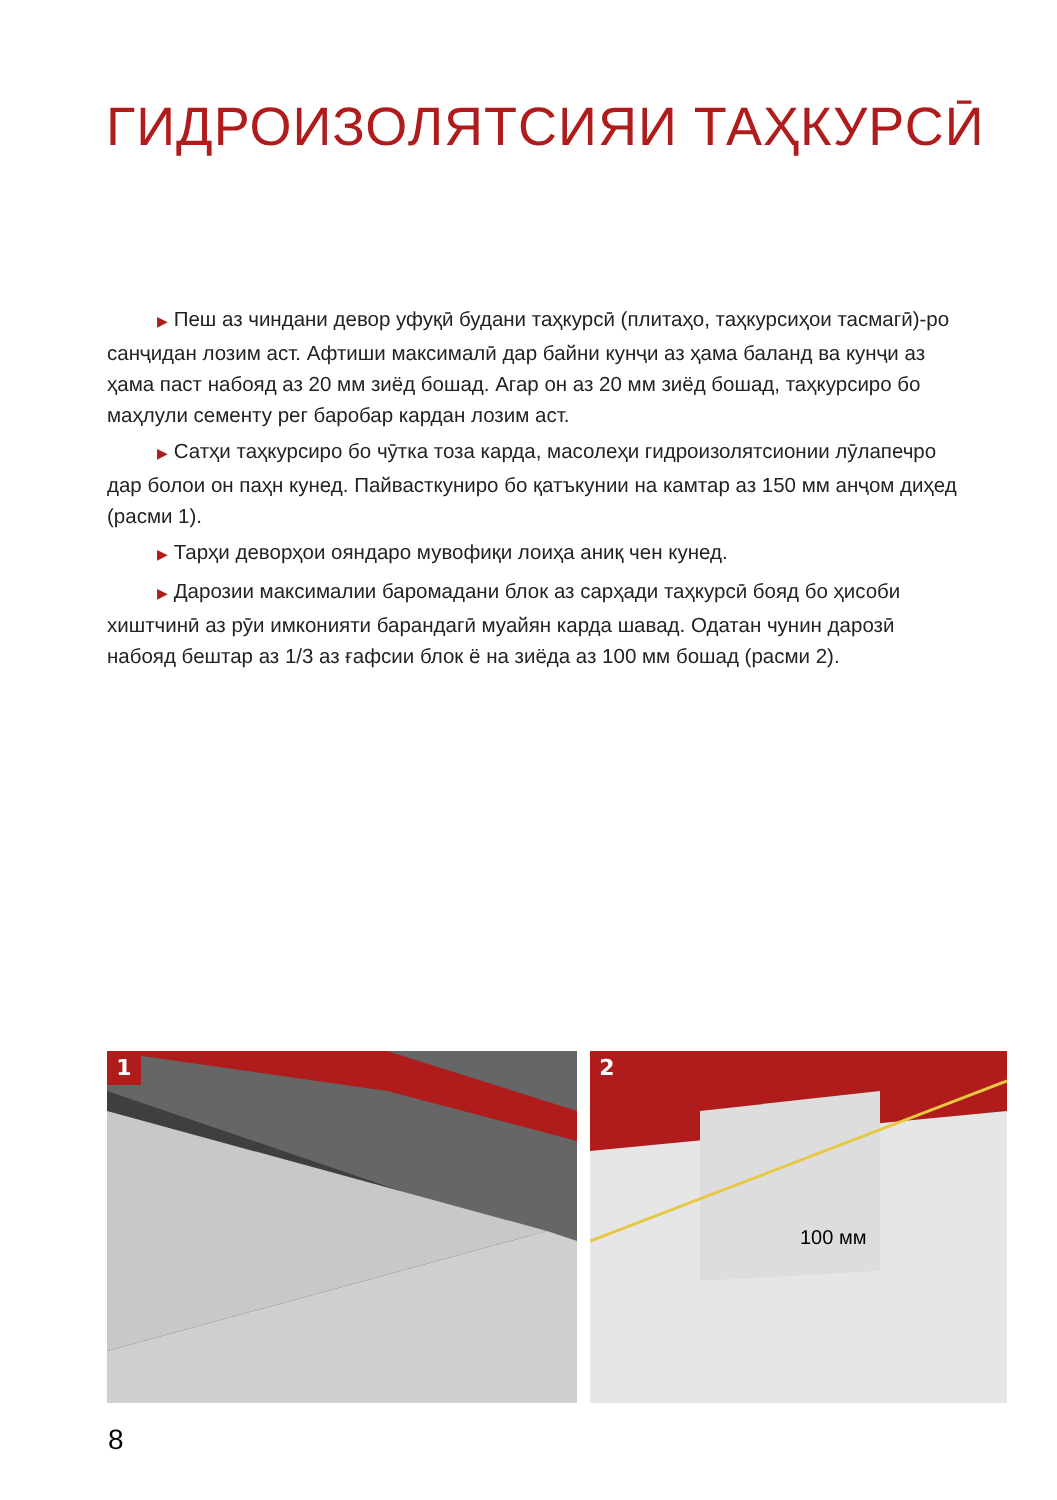ГИДРОИЗОЛЯТСИЯИ ТАҲКУРСӢ
▶ Пеш аз чиндани девор уфуқӣ будани таҳкурсӣ (плитаҳо, таҳкурсиҳои тасмагӣ)-ро санҷидан лозим аст. Афтиши максималӣ дар байни кунҷи аз ҳама баланд ва кунҷи аз ҳама паст набояд аз 20 мм зиёд бошад. Агар он аз 20 мм зиёд бошад, таҳкурсиро бо маҳлули сементу рег баробар кардан лозим аст.
▶ Сатҳи таҳкурсиро бо чӯтка тоза карда, масолеҳи гидроизолятсионии лӯлапечро дар болои он паҳн кунед. Пайвасткуниро бо қатъкунии на камтар аз 150 мм анҷом диҳед (расми 1).
▶ Тарҳи деворҳои ояндаро мувофиқи лоиҳа аниқ чен кунед.
▶ Дарозии максималии баромадани блок аз сарҳади таҳкурсӣ бояд бо ҳисоби хиштчинӣ аз рӯи имконияти барандагӣ муайян карда шавад. Одатан чунин дарозӣ набояд бештар аз 1/3 аз ғафсии блок ё на зиёда аз 100 мм бошад (расми 2).
1
2
100 мм
8